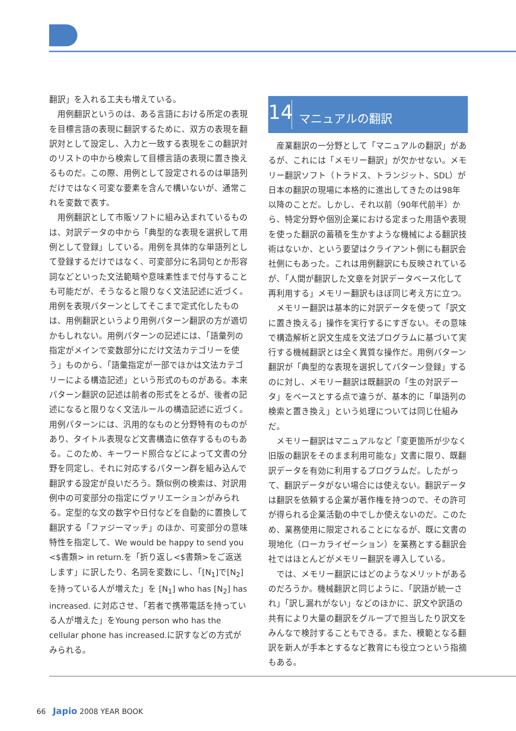翻訳」を入れる工夫も増えている。
用例翻訳というのは、ある言語における所定の表現を目標言語の表現に翻訳するために、双方の表現を翻訳対として設定し、入力と一致する表現をこの翻訳対のリストの中から検索して目標言語の表現に置き換えるものだ。この際、用例として設定されるのは単語列だけではなく可変な要素を含んで構いないが、通常これを変数で表す。
用例翻訳として市販ソフトに組み込まれているものは、対訳データの中から「典型的な表現を選択して用例として登録」している。用例を具体的な単語列として登録するだけではなく、可変部分に名詞句とか形容詞などといった文法範疇や意味素性まで付与することも可能だが、そうなると限りなく文法記述に近づく。用例を表現パターンとしてそこまで定式化したものは、用例翻訳というより用例パターン翻訳の方が適切かもしれない。用例パターンの記述には、「語彙列の指定がメインで変数部分にだけ文法カテゴリーを使う」ものから、「語彙指定が一部でほかは文法カテゴリーによる構造記述」という形式のものがある。本来パターン翻訳の記述は前者の形式をとるが、後者の記述になると限りなく文法ルールの構造記述に近づく。用例パターンには、汎用的なものと分野特有のものがあり、タイトル表現など文書構造に依存するものもある。このため、キーワード照合などによって文書の分野を同定し、それに対応するパターン群を組み込んで翻訳する設定が良いだろう。類似例の検索は、対訳用例中の可変部分の指定にヴァリエーションがみられる。定型的な文の数字や日付などを自動的に置換して翻訳する「ファジーマッチ」のほか、可変部分の意味特性を指定して、We would be happy to send you <$書類> in return.を「折り返し<$書類>をご返送します」に訳したり、名詞を変数にし、「[N<sub>1</sub>]で[N<sub>2</sub>]を持っている人が増えた」を [N<sub>1</sub>] who has [N<sub>2</sub>] has increased. に対応させ、「若者で携帯電話を持っている人が増えた」をYoung person who has the cellular phone has increased.に訳すなどの方式がみられる。
14 マニュアルの翻訳
産業翻訳の一分野として「マニュアルの翻訳」があるが、これには「メモリー翻訳」が欠かせない。メモリー翻訳ソフト（トラドス、トランジット、SDL）が日本の翻訳の現場に本格的に進出してきたのは98年以降のことだ。しかし、それ以前（90年代前半）から、特定分野や個別企業における定まった用語や表現を使った翻訳の蓄積を生かすような機械による翻訳技術はないか、という要望はクライアント側にも翻訳会社側にもあった。これは用例翻訳にも反映されているが、「人間が翻訳した文章を対訳データベース化して再利用する」メモリー翻訳もほぼ同じ考え方に立つ。
メモリー翻訳は基本的に対訳データを使って「訳文に置き換える」操作を実行するにすぎない。その意味で構造解析と訳文生成を文法プログラムに基づいて実行する機械翻訳とは全く異質な操作だ。用例パターン翻訳が「典型的な表現を選択してパターン登録」するのに対し、メモリー翻訳は既翻訳の「生の対訳データ」をベースとする点で違うが、基本的に「単語列の検索と置き換え」という処理については同じ仕組みだ。
メモリー翻訳はマニュアルなど「変更箇所が少なく旧版の翻訳をそのまま利用可能な」文書に限り、既翻訳データを有効に利用するプログラムだ。したがって、翻訳データがない場合には使えない。翻訳データは翻訳を依頼する企業が著作権を持つので、その許可が得られる企業活動の中でしか使えないのだ。このため、業務使用に限定されることになるが、既に文書の現地化（ローカライゼーション）を業務とする翻訳会社ではほとんどがメモリー翻訳を導入している。
では、メモリー翻訳にはどのようなメリットがあるのだろうか。機械翻訳と同じように、「訳語が統一され」「訳し漏れがない」などのほかに、訳文や訳語の共有により大量の翻訳をグループで担当したり訳文をみんなで検討することもできる。また、模範となる翻訳を新人が手本とするなど教育にも役立つという指摘もある。
66 Japio 2008 YEAR BOOK